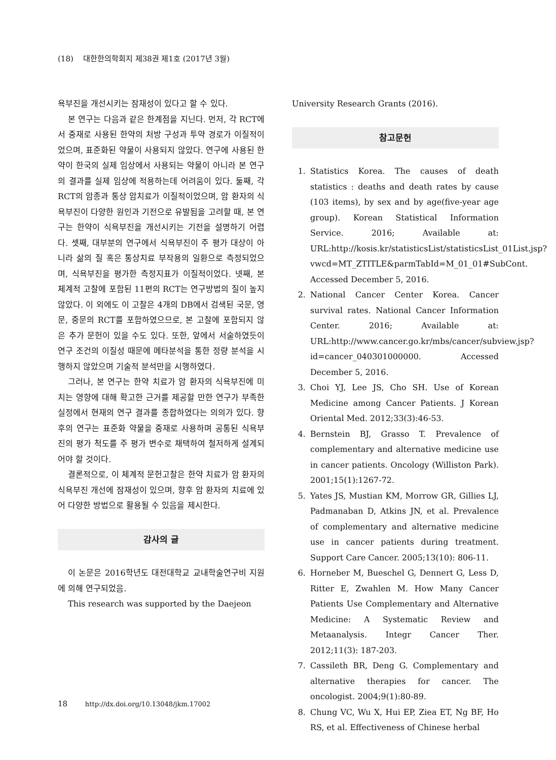(18) 대한한의학회지 제38권 제1호 (2017년 3월)
욕부진을 개선시키는 잠재성이 있다고 할 수 있다.
본 연구는 다음과 같은 한계점을 지닌다. 먼저, 각 RCT에서 중재로 사용된 한약의 처방 구성과 투약 경로가 이질적이었으며, 표준화된 약물이 사용되지 않았다. 연구에 사용된 한약이 한국의 실제 임상에서 사용되는 약물이 아니라 본 연구의 결과를 실제 임상에 적용하는데 어려움이 있다. 둘째, 각 RCT의 암종과 통상 암치료가 이질적이었으며, 암 환자의 식욕부진이 다양한 원인과 기전으로 유발됨을 고려할 때, 본 연구는 한약이 식욕부진을 개선시키는 기전을 설명하기 어렵다. 셋째, 대부분의 연구에서 식욕부진이 주 평가 대상이 아니라 삶의 질 혹은 통상치료 부작용의 일환으로 측정되었으며, 식욕부진을 평가한 측정지표가 이질적이었다. 넷째, 본 체계적 고찰에 포함된 11편의 RCT는 연구방법의 질이 높지 않았다. 이 외에도 이 고찰은 4개의 DB에서 검색된 국문, 영문, 중문의 RCT를 포함하였으므로, 본 고찰에 포함되지 않은 추가 문헌이 있을 수도 있다. 또한, 앞에서 서술하였듯이 연구 조건의 이질성 때문에 메타분석을 통한 정량 분석을 시행하지 않았으며 기술적 분석만을 시행하였다.
그러나, 본 연구는 한약 치료가 암 환자의 식욕부진에 미치는 영향에 대해 확고한 근거를 제공할 만한 연구가 부족한 실정에서 현재의 연구 결과를 종합하였다는 의의가 있다. 향후의 연구는 표준화 약물을 중재로 사용하며 공통된 식욕부진의 평가 척도를 주 평가 변수로 채택하여 철저하게 설계되어야 할 것이다.
결론적으로, 이 체계적 문헌고찰은 한약 치료가 암 환자의 식욕부진 개선에 잠재성이 있으며, 향후 암 환자의 치료에 있어 다양한 방법으로 활용될 수 있음을 제시한다.
감사의 글
이 논문은 2016학년도 대전대학교 교내학술연구비 지원에 의해 연구되었음.
This research was supported by the Daejeon
University Research Grants (2016).
참고문헌
1. Statistics Korea. The causes of death statistics : deaths and death rates by cause (103 items), by sex and by age(five-year age group). Korean Statistical Information Service. 2016; Available at: URL:http://kosis.kr/statisticsList/statisticsList_01List.jsp?vwcd=MT_ZTITLE&parmTabId=M_01_01#SubCont. Accessed December 5, 2016.
2. National Cancer Center Korea. Cancer survival rates. National Cancer Information Center. 2016; Available at: URL:http://www.cancer.go.kr/mbs/cancer/subview.jsp?id=cancer_040301000000. Accessed December 5, 2016.
3. Choi YJ, Lee JS, Cho SH. Use of Korean Medicine among Cancer Patients. J Korean Oriental Med. 2012;33(3):46-53.
4. Bernstein BJ, Grasso T. Prevalence of complementary and alternative medicine use in cancer patients. Oncology (Williston Park). 2001;15(1):1267-72.
5. Yates JS, Mustian KM, Morrow GR, Gillies LJ, Padmanaban D, Atkins JN, et al. Prevalence of complementary and alternative medicine use in cancer patients during treatment. Support Care Cancer. 2005;13(10): 806-11.
6. Horneber M, Bueschel G, Dennert G, Less D, Ritter E, Zwahlen M. How Many Cancer Patients Use Complementary and Alternative Medicine: A Systematic Review and Metaanalysis. Integr Cancer Ther. 2012;11(3): 187-203.
7. Cassileth BR, Deng G. Complementary and alternative therapies for cancer. The oncologist. 2004;9(1):80-89.
8. Chung VC, Wu X, Hui EP, Ziea ET, Ng BF, Ho RS, et al. Effectiveness of Chinese herbal
18 http://dx.doi.org/10.13048/jkm.17002